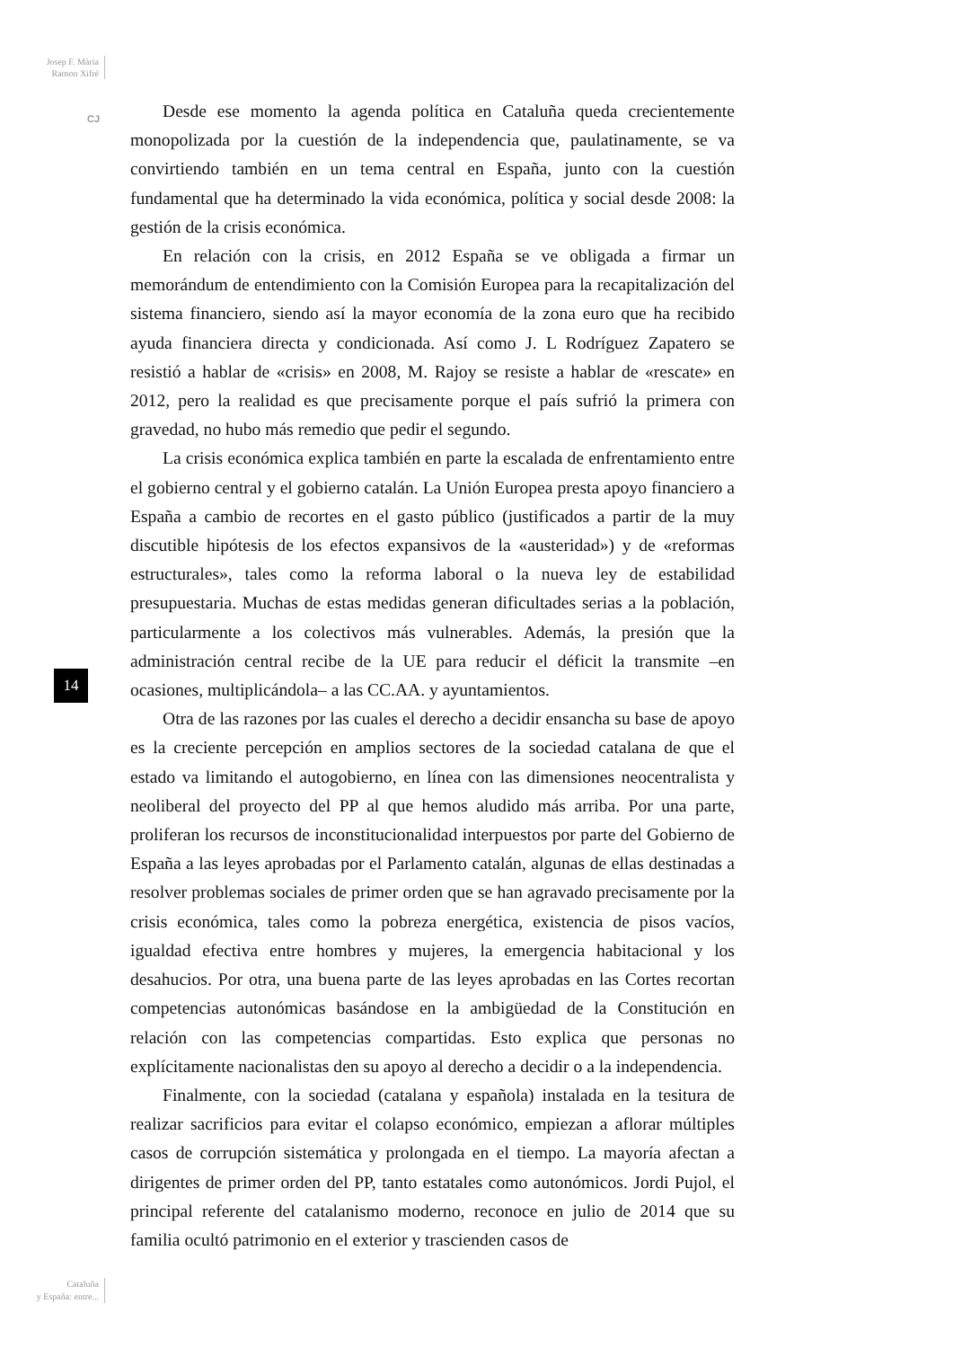Josep F. Mària
Ramon Xifré
CJ
14
Cataluña
y España: entre...
Desde ese momento la agenda política en Cataluña queda crecientemente monopolizada por la cuestión de la independencia que, paulatinamente, se va convirtiendo también en un tema central en España, junto con la cuestión fundamental que ha determinado la vida económica, política y social desde 2008: la gestión de la crisis económica.
En relación con la crisis, en 2012 España se ve obligada a firmar un memorándum de entendimiento con la Comisión Europea para la recapitalización del sistema financiero, siendo así la mayor economía de la zona euro que ha recibido ayuda financiera directa y condicionada. Así como J. L Rodríguez Zapatero se resistió a hablar de «crisis» en 2008, M. Rajoy se resiste a hablar de «rescate» en 2012, pero la realidad es que precisamente porque el país sufrió la primera con gravedad, no hubo más remedio que pedir el segundo.
La crisis económica explica también en parte la escalada de enfrentamiento entre el gobierno central y el gobierno catalán. La Unión Europea presta apoyo financiero a España a cambio de recortes en el gasto público (justificados a partir de la muy discutible hipótesis de los efectos expansivos de la «austeridad») y de «reformas estructurales», tales como la reforma laboral o la nueva ley de estabilidad presupuestaria. Muchas de estas medidas generan dificultades serias a la población, particularmente a los colectivos más vulnerables. Además, la presión que la administración central recibe de la UE para reducir el déficit la transmite –en ocasiones, multiplicándola– a las CC.AA. y ayuntamientos.
Otra de las razones por las cuales el derecho a decidir ensancha su base de apoyo es la creciente percepción en amplios sectores de la sociedad catalana de que el estado va limitando el autogobierno, en línea con las dimensiones neocentralista y neoliberal del proyecto del PP al que hemos aludido más arriba. Por una parte, proliferan los recursos de inconstitucionalidad interpuestos por parte del Gobierno de España a las leyes aprobadas por el Parlamento catalán, algunas de ellas destinadas a resolver problemas sociales de primer orden que se han agravado precisamente por la crisis económica, tales como la pobreza energética, existencia de pisos vacíos, igualdad efectiva entre hombres y mujeres, la emergencia habitacional y los desahucios. Por otra, una buena parte de las leyes aprobadas en las Cortes recortan competencias autonómicas basándose en la ambigüedad de la Constitución en relación con las competencias compartidas. Esto explica que personas no explícitamente nacionalistas den su apoyo al derecho a decidir o a la independencia.
Finalmente, con la sociedad (catalana y española) instalada en la tesitura de realizar sacrificios para evitar el colapso económico, empiezan a aflorar múltiples casos de corrupción sistemática y prolongada en el tiempo. La mayoría afectan a dirigentes de primer orden del PP, tanto estatales como autonómicos. Jordi Pujol, el principal referente del catalanismo moderno, reconoce en julio de 2014 que su familia ocultó patrimonio en el exterior y trascienden casos de